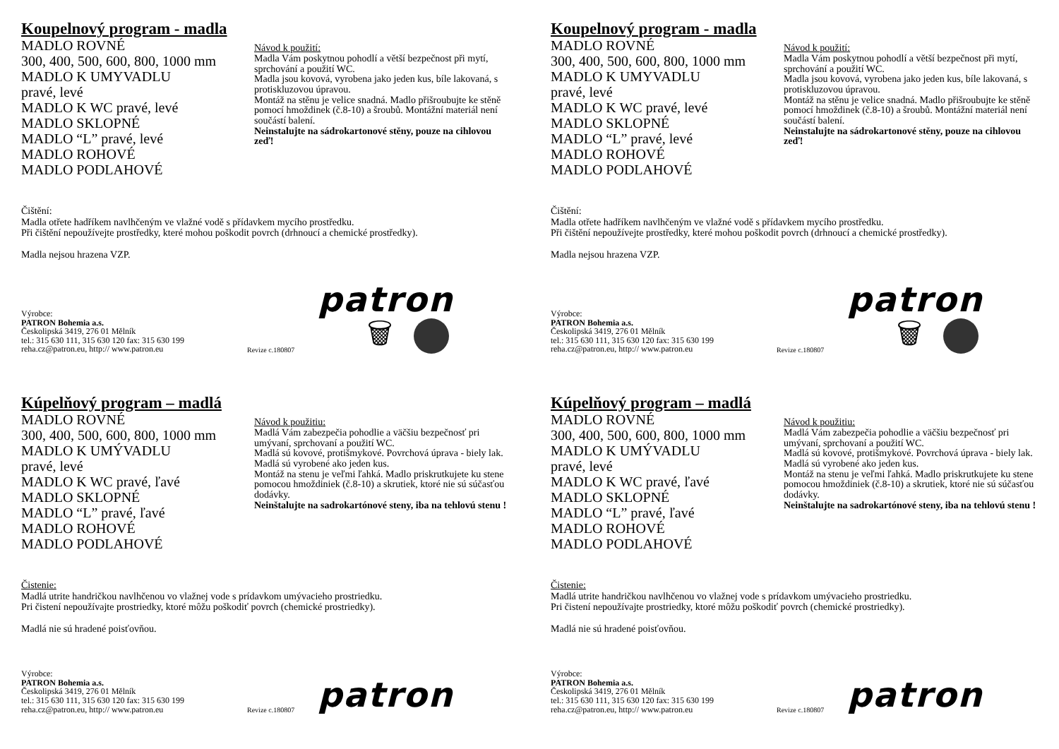Koupelnový program - madla
MADLO ROVNÉ
300, 400, 500, 600, 800, 1000 mm
MADLO K UMYVADLU
pravé, levé
MADLO K WC pravé, levé
MADLO SKLOPNÉ
MADLO “L” pravé, levé
MADLO ROHOVÉ
MADLO PODLAHOVÉ
Návod k použití:
Madla Vám poskytnou pohodlí a větší bezpečnost při mytí, sprchování a použití WC.
Madla jsou kovová, vyrobena jako jeden kus, bíle lakovaná, s protiskluzovou úpravou.
Montáž na stěnu je velice snadná. Madlo přišroubujte ke stěně pomocí hmoždinek (č.8-10) a šroubů. Montážní materiál není součástí balení.
Neinstalujte na sádrokartonové stěny, pouze na cihlovou zeď!
Čištění:
Madla otřete hadříkem navlhčeným ve vlažné vodě s přídavkem mycího prostředku.
Při čištění nepoužívejte prostředky, které mohou poškodit povrch (drhnoucí a chemické prostředky).
Madla nejsou hrazena VZP.
Výrobce:
PATRON Bohemia a.s.
Českolipská 3419, 276 01 Mělník
tel.: 315 630 111, 315 630 120 fax: 315 630 199
reha.cz@patron.eu, http:// www.patron.eu
Revize c.180807
patron
🗑
Koupelnový program - madla
MADLO ROVNÉ
300, 400, 500, 600, 800, 1000 mm
MADLO K UMYVADLU
pravé, levé
MADLO K WC pravé, levé
MADLO SKLOPNÉ
MADLO “L” pravé, levé
MADLO ROHOVÉ
MADLO PODLAHOVÉ
Návod k použití:
Madla Vám poskytnou pohodlí a větší bezpečnost při mytí, sprchování a použití WC.
Madla jsou kovová, vyrobena jako jeden kus, bíle lakovaná, s protiskluzovou úpravou.
Montáž na stěnu je velice snadná. Madlo přišroubujte ke stěně pomocí hmoždinek (č.8-10) a šroubů. Montážní materiál není součástí balení.
Neinstalujte na sádrokartonové stěny, pouze na cihlovou zeď!
Čištění:
Madla otřete hadříkem navlhčeným ve vlažné vodě s přídavkem mycího prostředku.
Při čištění nepoužívejte prostředky, které mohou poškodit povrch (drhnoucí a chemické prostředky).
Madla nejsou hrazena VZP.
Výrobce:
PATRON Bohemia a.s.
Českolipská 3419, 276 01 Mělník
tel.: 315 630 111, 315 630 120 fax: 315 630 199
reha.cz@patron.eu, http:// www.patron.eu
Revize c.180807
patron
🗑
Kúpelňový program – madlá
MADLO ROVNÉ
300, 400, 500, 600, 800, 1000 mm
MADLO K UMÝVADLU
pravé, levé
MADLO K WC pravé, ľavé
MADLO SKLOPNÉ
MADLO “L” pravé, ľavé
MADLO ROHOVÉ
MADLO PODLAHOVÉ
Návod k použitiu:
Madlá Vám zabezpečia pohodlie a väčšiu bezpečnosť pri umývaní, sprchovaní a použití WC.
Madlá sú kovové, protišmykové. Povrchová úprava - biely lak.
Madlá sú vyrobené ako jeden kus.
Montáž na stenu je veľmi ľahká. Madlo priskrutkujete ku stene pomocou hmoždiniek (č.8-10) a skrutiek, ktoré nie sú súčasťou dodávky.
Neinštalujte na sadrokartónové steny, iba na tehlovú stenu !
Čistenie:
Madlá utrite handričkou navlhčenou vo vlažnej vode s prídavkom umývacieho prostriedku.
Pri čistení nepoužívajte prostriedky, ktoré môžu poškodiť povrch (chemické prostriedky).
Madlá nie sú hradené poisťovňou.
Výrobce:
PATRON Bohemia a.s.
Českolipská 3419, 276 01 Mělník
tel.: 315 630 111, 315 630 120 fax: 315 630 199
reha.cz@patron.eu, http:// www.patron.eu
Revize c.180807
patron
Kúpelňový program – madlá
MADLO ROVNÉ
300, 400, 500, 600, 800, 1000 mm
MADLO K UMÝVADLU
pravé, levé
MADLO K WC pravé, ľavé
MADLO SKLOPNÉ
MADLO “L” pravé, ľavé
MADLO ROHOVÉ
MADLO PODLAHOVÉ
Návod k použitiu:
Madlá Vám zabezpečia pohodlie a väčšiu bezpečnosť pri umývaní, sprchovaní a použití WC.
Madlá sú kovové, protišmykové. Povrchová úprava - biely lak.
Madlá sú vyrobené ako jeden kus.
Montáž na stenu je veľmi ľahká. Madlo priskrutkujete ku stene pomocou hmoždiniek (č.8-10) a skrutiek, ktoré nie sú súčasťou dodávky.
Neinštalujte na sadrokartónové steny, iba na tehlovú stenu !
Čistenie:
Madlá utrite handričkou navlhčenou vo vlažnej vode s prídavkom umývacieho prostriedku.
Pri čistení nepoužívajte prostriedky, ktoré môžu poškodiť povrch (chemické prostriedky).
Madlá nie sú hradené poisťovňou.
Výrobce:
PATRON Bohemia a.s.
Českolipská 3419, 276 01 Mělník
tel.: 315 630 111, 315 630 120 fax: 315 630 199
reha.cz@patron.eu, http:// www.patron.eu
Revize c.180807
patron